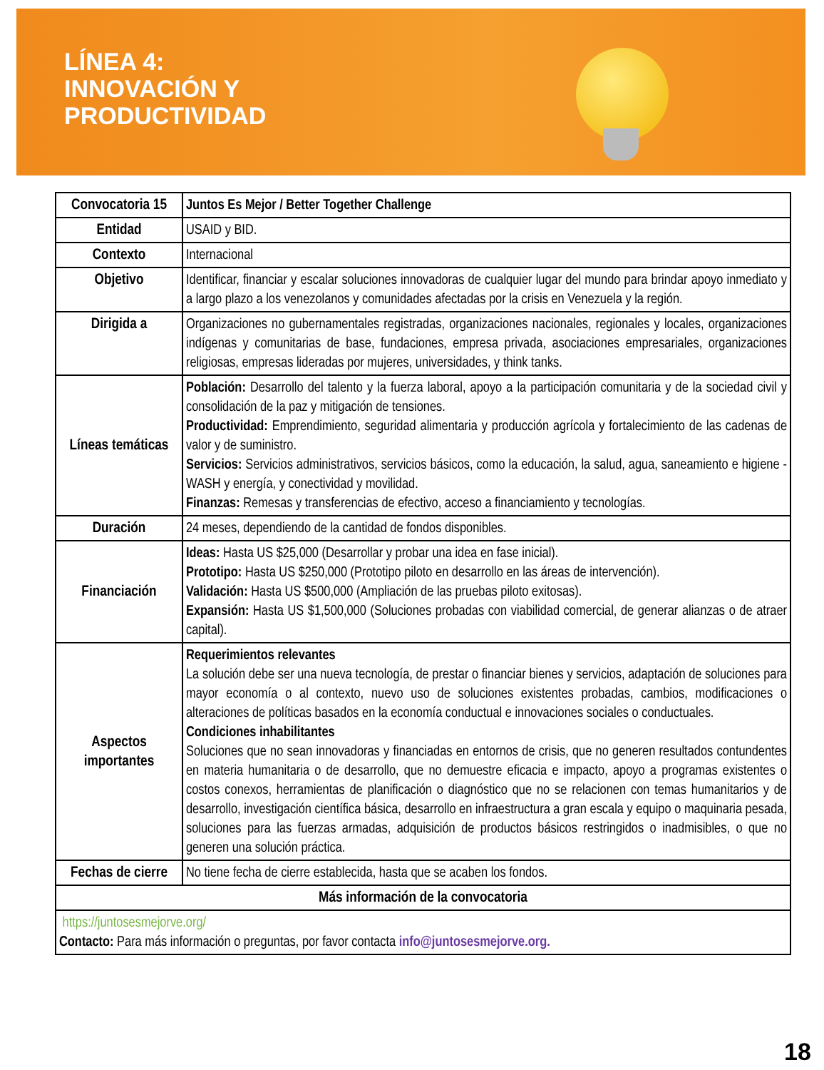LÍNEA 4:
INNOVACIÓN Y
PRODUCTIVIDAD
| Convocatoria 15 | Juntos Es Mejor / Better Together Challenge |
| Entidad | USAID y BID. |
| Contexto | Internacional |
| Objetivo | Identificar, financiar y escalar soluciones innovadoras de cualquier lugar del mundo para brindar apoyo inmediato y a largo plazo a los venezolanos y comunidades afectadas por la crisis en Venezuela y la región. |
| Dirigida a | Organizaciones no gubernamentales registradas, organizaciones nacionales, regionales y locales, organizaciones indígenas y comunitarias de base, fundaciones, empresa privada, asociaciones empresariales, organizaciones religiosas, empresas lideradas por mujeres, universidades, y think tanks. |
| Líneas temáticas | Población: Desarrollo del talento y la fuerza laboral, apoyo a la participación comunitaria y de la sociedad civil y consolidación de la paz y mitigación de tensiones. Productividad: Emprendimiento, seguridad alimentaria y producción agrícola y fortalecimiento de las cadenas de valor y de suministro. Servicios: Servicios administrativos, servicios básicos, como la educación, la salud, agua, saneamiento e higiene - WASH y energía, y conectividad y movilidad. Finanzas: Remesas y transferencias de efectivo, acceso a financiamiento y tecnologías. |
| Duración | 24 meses, dependiendo de la cantidad de fondos disponibles. |
| Financiación | Ideas: Hasta US $25,000 (Desarrollar y probar una idea en fase inicial). Prototipo: Hasta US $250,000 (Prototipo piloto en desarrollo en las áreas de intervención). Validación: Hasta US $500,000 (Ampliación de las pruebas piloto exitosas). Expansión: Hasta US $1,500,000 (Soluciones probadas con viabilidad comercial, de generar alianzas o de atraer capital). |
| Aspectos importantes | Requerimientos relevantes La solución debe ser una nueva tecnología, de prestar o financiar bienes y servicios, adaptación de soluciones para mayor economía o al contexto, nuevo uso de soluciones existentes probadas, cambios, modificaciones o alteraciones de políticas basados en la economía conductual e innovaciones sociales o conductuales. Condiciones inhabilitantes Soluciones que no sean innovadoras y financiadas en entornos de crisis, que no generen resultados contundentes en materia humanitaria o de desarrollo, que no demuestre eficacia e impacto, apoyo a programas existentes o costos conexos, herramientas de planificación o diagnóstico que no se relacionen con temas humanitarios y de desarrollo, investigación científica básica, desarrollo en infraestructura a gran escala y equipo o maquinaria pesada, soluciones para las fuerzas armadas, adquisición de productos básicos restringidos o inadmisibles, o que no generen una solución práctica. |
| Fechas de cierre | No tiene fecha de cierre establecida, hasta que se acaben los fondos. |
| Más información de la convocatoria | |
| https://juntosesmejorve.org/ Contacto: Para más información o preguntas, por favor contacta info@juntosesmejorve.org. | |
18